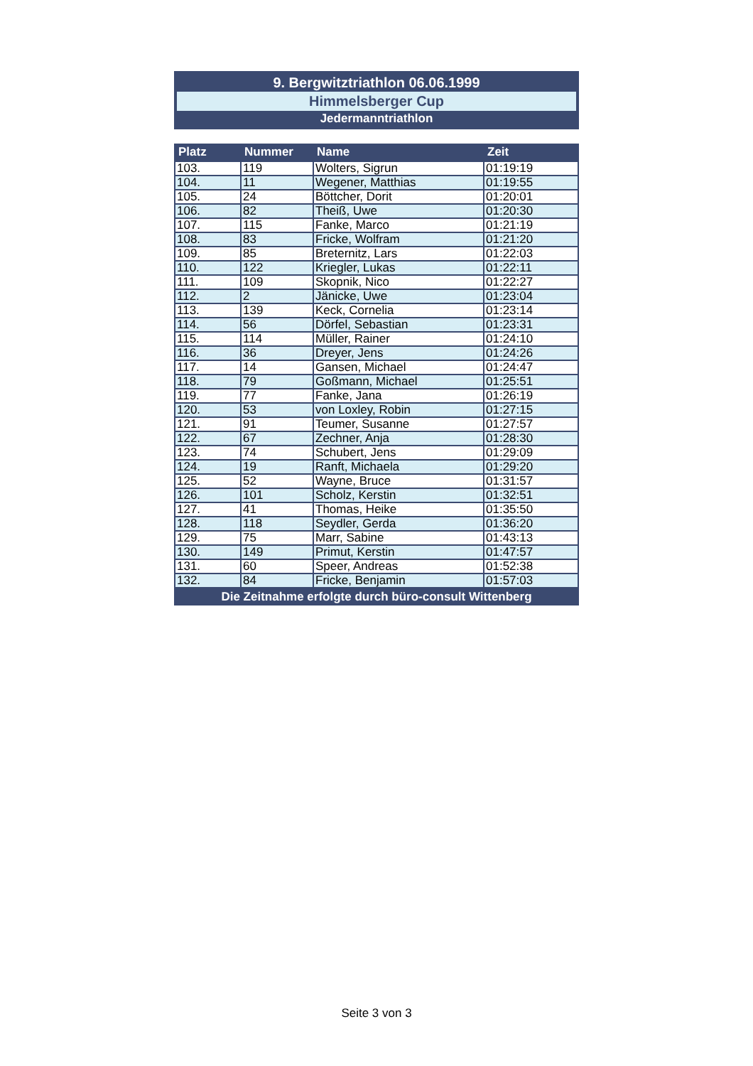9. Bergwitztriathlon 06.06.1999
Himmelsberger Cup
Jedermanntriathlon
| Platz | Nummer | Name | Zeit |
| --- | --- | --- | --- |
| 103. | 119 | Wolters, Sigrun | 01:19:19 |
| 104. | 11 | Wegener, Matthias | 01:19:55 |
| 105. | 24 | Böttcher, Dorit | 01:20:01 |
| 106. | 82 | Theiß, Uwe | 01:20:30 |
| 107. | 115 | Fanke, Marco | 01:21:19 |
| 108. | 83 | Fricke, Wolfram | 01:21:20 |
| 109. | 85 | Breternitz, Lars | 01:22:03 |
| 110. | 122 | Kriegler, Lukas | 01:22:11 |
| 111. | 109 | Skopnik, Nico | 01:22:27 |
| 112. | 2 | Jänicke, Uwe | 01:23:04 |
| 113. | 139 | Keck, Cornelia | 01:23:14 |
| 114. | 56 | Dörfel, Sebastian | 01:23:31 |
| 115. | 114 | Müller, Rainer | 01:24:10 |
| 116. | 36 | Dreyer, Jens | 01:24:26 |
| 117. | 14 | Gansen, Michael | 01:24:47 |
| 118. | 79 | Goßmann, Michael | 01:25:51 |
| 119. | 77 | Fanke, Jana | 01:26:19 |
| 120. | 53 | von Loxley, Robin | 01:27:15 |
| 121. | 91 | Teumer, Susanne | 01:27:57 |
| 122. | 67 | Zechner, Anja | 01:28:30 |
| 123. | 74 | Schubert, Jens | 01:29:09 |
| 124. | 19 | Ranft, Michaela | 01:29:20 |
| 125. | 52 | Wayne, Bruce | 01:31:57 |
| 126. | 101 | Scholz, Kerstin | 01:32:51 |
| 127. | 41 | Thomas, Heike | 01:35:50 |
| 128. | 118 | Seydler, Gerda | 01:36:20 |
| 129. | 75 | Marr, Sabine | 01:43:13 |
| 130. | 149 | Primut, Kerstin | 01:47:57 |
| 131. | 60 | Speer, Andreas | 01:52:38 |
| 132. | 84 | Fricke, Benjamin | 01:57:03 |
| Die Zeitnahme erfolgte durch büro-consult Wittenberg | | | |
Seite 3 von 3